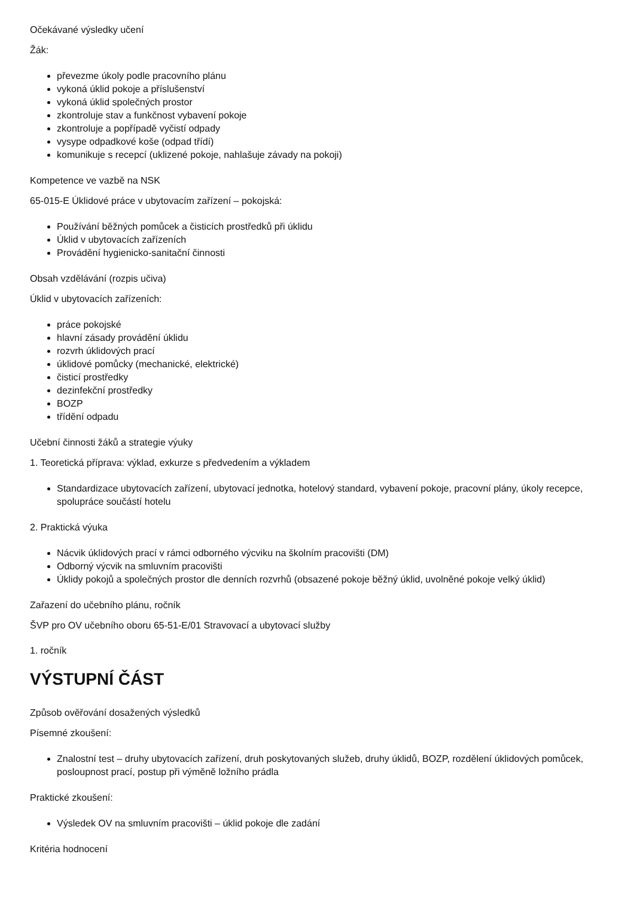Očekávané výsledky učení
Žák:
převezme úkoly podle pracovního plánu
vykoná úklid pokoje a příslušenství
vykoná úklid společných prostor
zkontroluje stav a funkčnost vybavení pokoje
zkontroluje a popřípadě vyčistí odpady
vysype odpadkové koše (odpad třídí)
komunikuje s recepcí (uklizené pokoje, nahlašuje závady na pokoji)
Kompetence ve vazbě na NSK
65-015-E Úklidové práce v ubytovacím zařízení – pokojská:
Používání běžných pomůcek a čisticích prostředků při úklidu
Úklid v ubytovacích zařízeních
Provádění hygienicko-sanitační činnosti
Obsah vzdělávání (rozpis učiva)
Úklid v ubytovacích zařízeních:
práce pokojské
hlavní zásady provádění úklidu
rozvrh úklidových prací
úklidové pomůcky (mechanické, elektrické)
čisticí prostředky
dezinfekční prostředky
BOZP
třídění odpadu
Učební činnosti žáků a strategie výuky
1. Teoretická příprava: výklad, exkurze s předvedením a výkladem
Standardizace ubytovacích zařízení, ubytovací jednotka, hotelový standard, vybavení pokoje, pracovní plány, úkoly recepce, spolupráce součástí hotelu
2. Praktická výuka
Nácvik úklidových prací v rámci odborného výcviku na školním pracovišti (DM)
Odborný výcvik na smluvním pracovišti
Úklidy pokojů a společných prostor dle denních rozvrhů (obsazené pokoje běžný úklid, uvolněné pokoje velký úklid)
Zařazení do učebního plánu, ročník
ŠVP pro OV učebního oboru 65-51-E/01 Stravovací a ubytovací služby
1. ročník
VÝSTUPNÍ ČÁST
Způsob ověřování dosažených výsledků
Písemné zkoušení:
Znalostní test – druhy ubytovacích zařízení, druh poskytovaných služeb, druhy úklidů, BOZP, rozdělení úklidových pomůcek, posloupnost prací, postup při výměně ložního prádla
Praktické zkoušení:
Výsledek OV na smluvním pracovišti – úklid pokoje dle zadání
Kritéria hodnocení